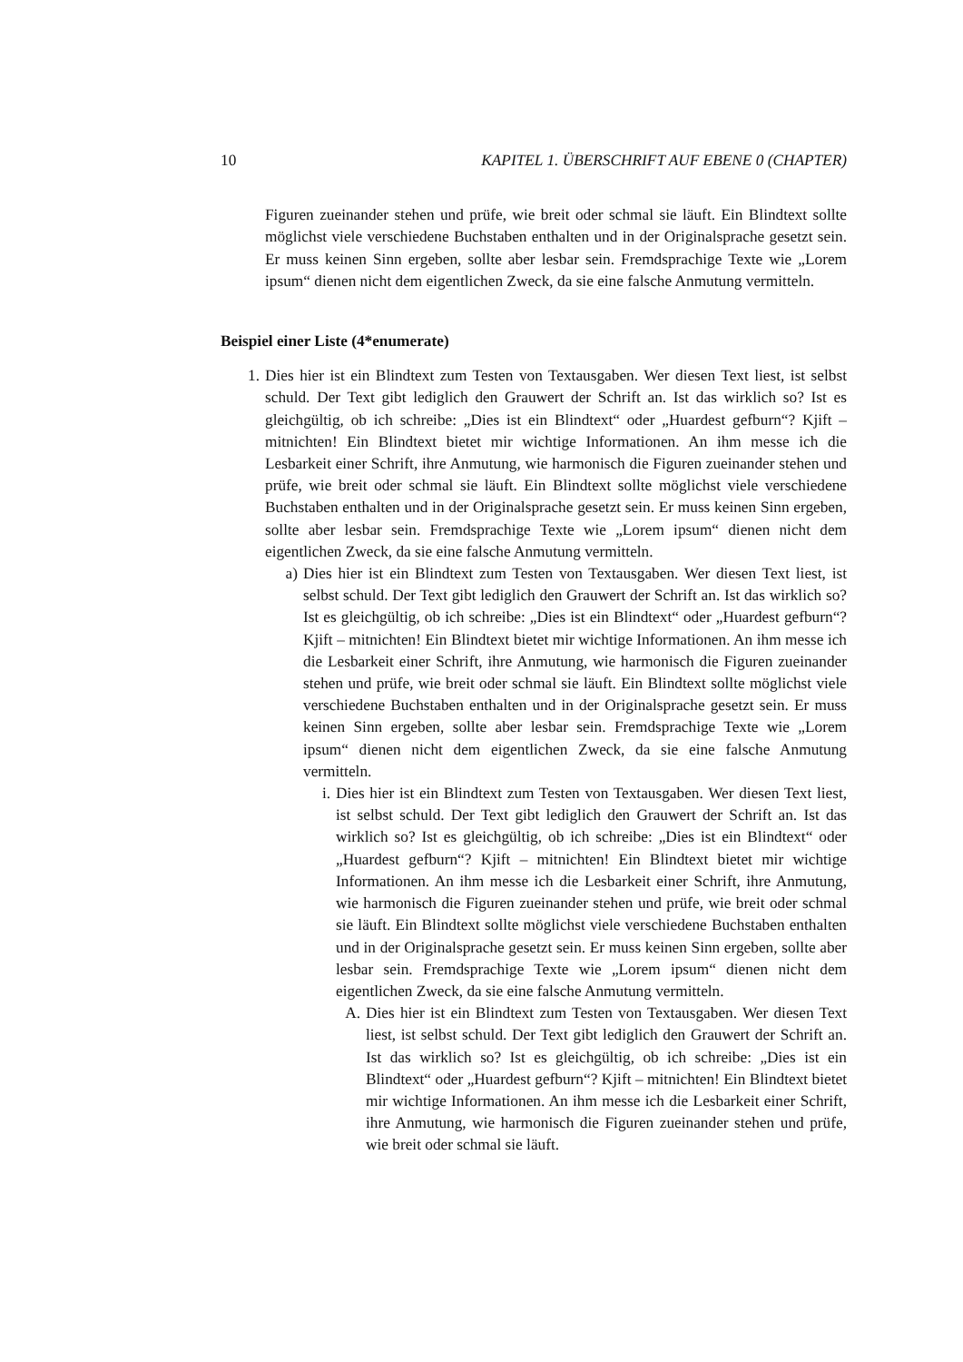10 KAPITEL 1. ÜBERSCHRIFT AUF EBENE 0 (CHAPTER)
Figuren zueinander stehen und prüfe, wie breit oder schmal sie läuft. Ein Blindtext sollte möglichst viele verschiedene Buchstaben enthalten und in der Originalsprache gesetzt sein. Er muss keinen Sinn ergeben, sollte aber lesbar sein. Fremdsprachige Texte wie „Lorem ipsum“ dienen nicht dem eigentlichen Zweck, da sie eine falsche Anmutung vermitteln.
Beispiel einer Liste (4*enumerate)
1. Dies hier ist ein Blindtext zum Testen von Textausgaben. Wer diesen Text liest, ist selbst schuld. Der Text gibt lediglich den Grauwert der Schrift an. Ist das wirklich so? Ist es gleichgültig, ob ich schreibe: „Dies ist ein Blindtext“ oder „Huardest gefburn“? Kjift – mitnichten! Ein Blindtext bietet mir wichtige Informationen. An ihm messe ich die Lesbarkeit einer Schrift, ihre Anmutung, wie harmonisch die Figuren zueinander stehen und prüfe, wie breit oder schmal sie läuft. Ein Blindtext sollte möglichst viele verschiedene Buchstaben enthalten und in der Originalsprache gesetzt sein. Er muss keinen Sinn ergeben, sollte aber lesbar sein. Fremdsprachige Texte wie „Lorem ipsum“ dienen nicht dem eigentlichen Zweck, da sie eine falsche Anmutung vermitteln.
a) Dies hier ist ein Blindtext zum Testen von Textausgaben. Wer diesen Text liest, ist selbst schuld. Der Text gibt lediglich den Grauwert der Schrift an. Ist das wirklich so? Ist es gleichgültig, ob ich schreibe: „Dies ist ein Blindtext“ oder „Huardest gefburn“? Kjift – mitnichten! Ein Blindtext bietet mir wichtige Informationen. An ihm messe ich die Lesbarkeit einer Schrift, ihre Anmutung, wie harmonisch die Figuren zueinander stehen und prüfe, wie breit oder schmal sie läuft. Ein Blindtext sollte möglichst viele verschiedene Buchstaben enthalten und in der Originalsprache gesetzt sein. Er muss keinen Sinn ergeben, sollte aber lesbar sein. Fremdsprachige Texte wie „Lorem ipsum“ dienen nicht dem eigentlichen Zweck, da sie eine falsche Anmutung vermitteln.
i. Dies hier ist ein Blindtext zum Testen von Textausgaben. Wer diesen Text liest, ist selbst schuld. Der Text gibt lediglich den Grauwert der Schrift an. Ist das wirklich so? Ist es gleichgültig, ob ich schreibe: „Dies ist ein Blindtext“ oder „Huardest gefburn“? Kjift – mitnichten! Ein Blindtext bietet mir wichtige Informationen. An ihm messe ich die Lesbarkeit einer Schrift, ihre Anmutung, wie harmonisch die Figuren zueinander stehen und prüfe, wie breit oder schmal sie läuft. Ein Blindtext sollte möglichst viele verschiedene Buchstaben enthalten und in der Originalsprache gesetzt sein. Er muss keinen Sinn ergeben, sollte aber lesbar sein. Fremdsprachige Texte wie „Lorem ipsum“ dienen nicht dem eigentlichen Zweck, da sie eine falsche Anmutung vermitteln.
A. Dies hier ist ein Blindtext zum Testen von Textausgaben. Wer diesen Text liest, ist selbst schuld. Der Text gibt lediglich den Grauwert der Schrift an. Ist das wirklich so? Ist es gleichgültig, ob ich schreibe: „Dies ist ein Blindtext“ oder „Huardest gefburn“? Kjift – mitnichten! Ein Blindtext bietet mir wichtige Informationen. An ihm messe ich die Lesbarkeit einer Schrift, ihre Anmutung, wie harmonisch die Figuren zueinander stehen und prüfe, wie breit oder schmal sie läuft.